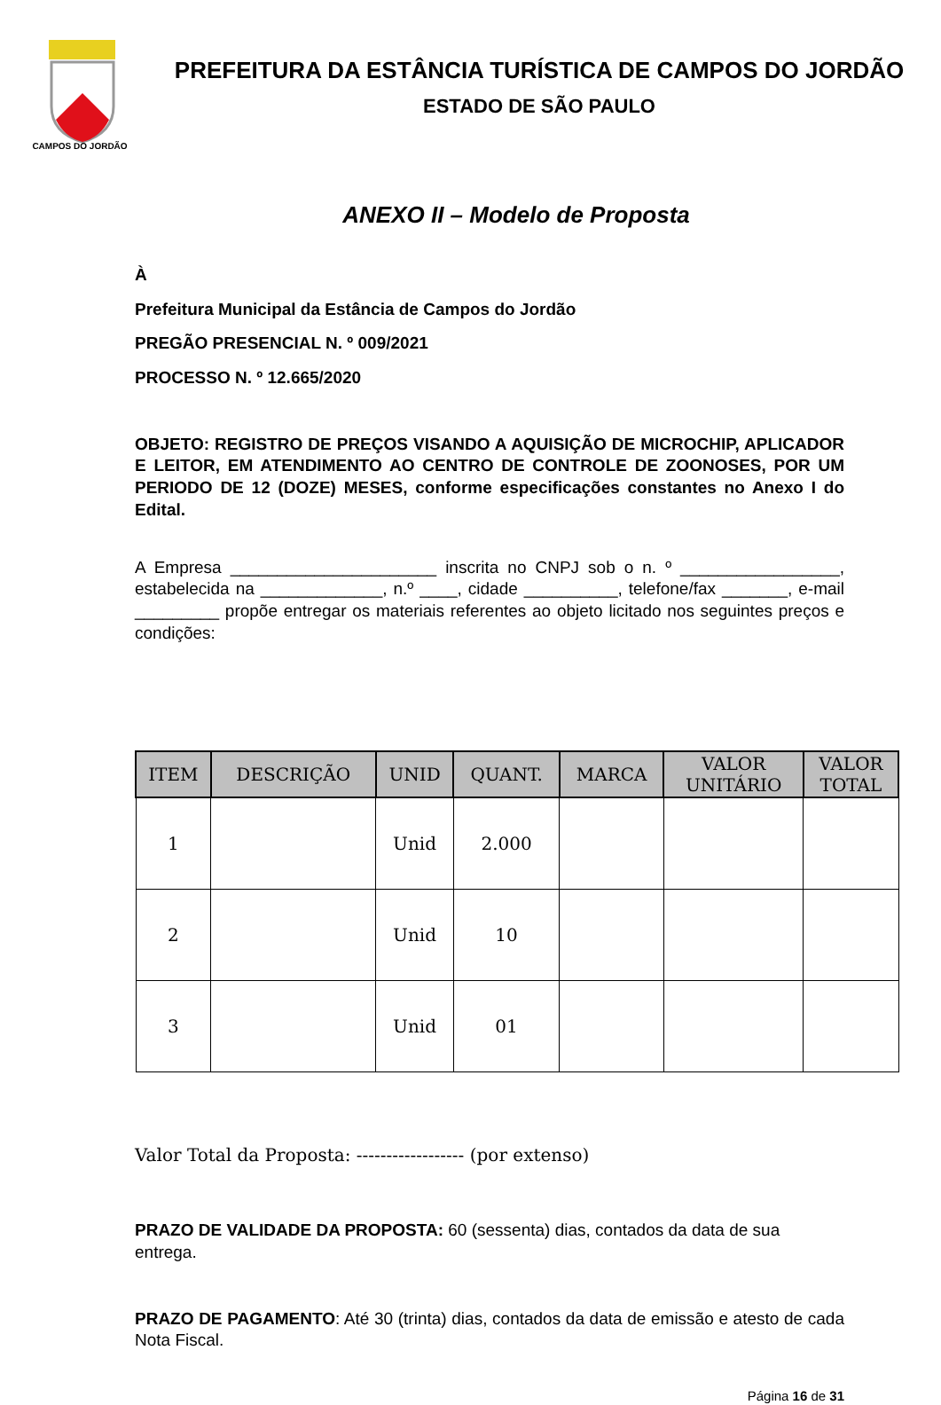CAMPOS DO JORDÃO
PREFEITURA DA ESTÂNCIA TURÍSTICA DE CAMPOS DO JORDÃO
ESTADO DE SÃO PAULO
ANEXO II – Modelo de Proposta
À
Prefeitura Municipal da Estância de Campos do Jordão
PREGÃO PRESENCIAL N. º 009/2021
PROCESSO N. º 12.665/2020
OBJETO: REGISTRO DE PREÇOS VISANDO A AQUISIÇÃO DE MICROCHIP, APLICADOR E LEITOR, EM ATENDIMENTO AO CENTRO DE CONTROLE DE ZOONOSES, POR UM PERIODO DE 12 (DOZE) MESES, conforme especificações constantes no Anexo I do Edital.
A Empresa ______________________ inscrita no CNPJ sob o n. º _________________, estabelecida na _____________, n.º ____, cidade __________, telefone/fax _______, e-mail _________ propõe entregar os materiais referentes ao objeto licitado nos seguintes preços e condições:
| ITEM | DESCRIÇÃO | UNID | QUANT. | MARCA | VALOR UNITÁRIO | VALOR TOTAL |
| --- | --- | --- | --- | --- | --- | --- |
| 1 | | Unid | 2.000 | | | |
| 2 | | Unid | 10 | | | |
| 3 | | Unid | 01 | | | |
Valor Total da Proposta: ------------------ (por extenso)
PRAZO DE VALIDADE DA PROPOSTA: 60 (sessenta) dias, contados da data de sua entrega.
PRAZO DE PAGAMENTO: Até 30 (trinta) dias, contados da data de emissão e atesto de cada Nota Fiscal.
Página 16 de 31